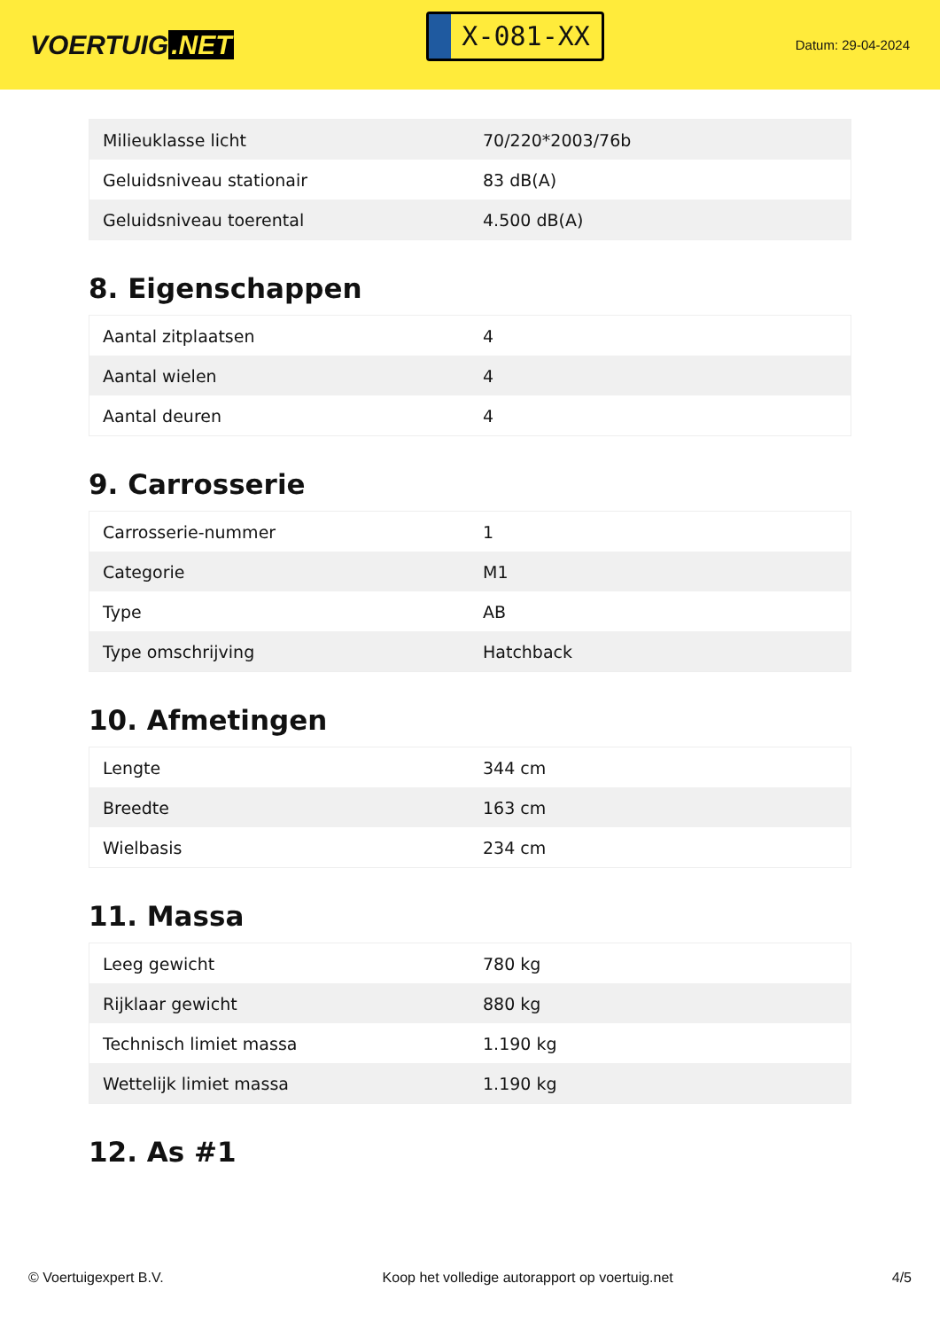VOERTUIG.NET
X-081-XX
Datum: 29-04-2024
| Milieuklasse licht | 70/220*2003/76b |
| Geluidsniveau stationair | 83 dB(A) |
| Geluidsniveau toerental | 4.500 dB(A) |
8. Eigenschappen
| Aantal zitplaatsen | 4 |
| Aantal wielen | 4 |
| Aantal deuren | 4 |
9. Carrosserie
| Carrosserie-nummer | 1 |
| Categorie | M1 |
| Type | AB |
| Type omschrijving | Hatchback |
10. Afmetingen
| Lengte | 344 cm |
| Breedte | 163 cm |
| Wielbasis | 234 cm |
11. Massa
| Leeg gewicht | 780 kg |
| Rijklaar gewicht | 880 kg |
| Technisch limiet massa | 1.190 kg |
| Wettelijk limiet massa | 1.190 kg |
12. As #1
© Voertuigexpert B.V. Koop het volledige autorapport op voertuig.net 4/5